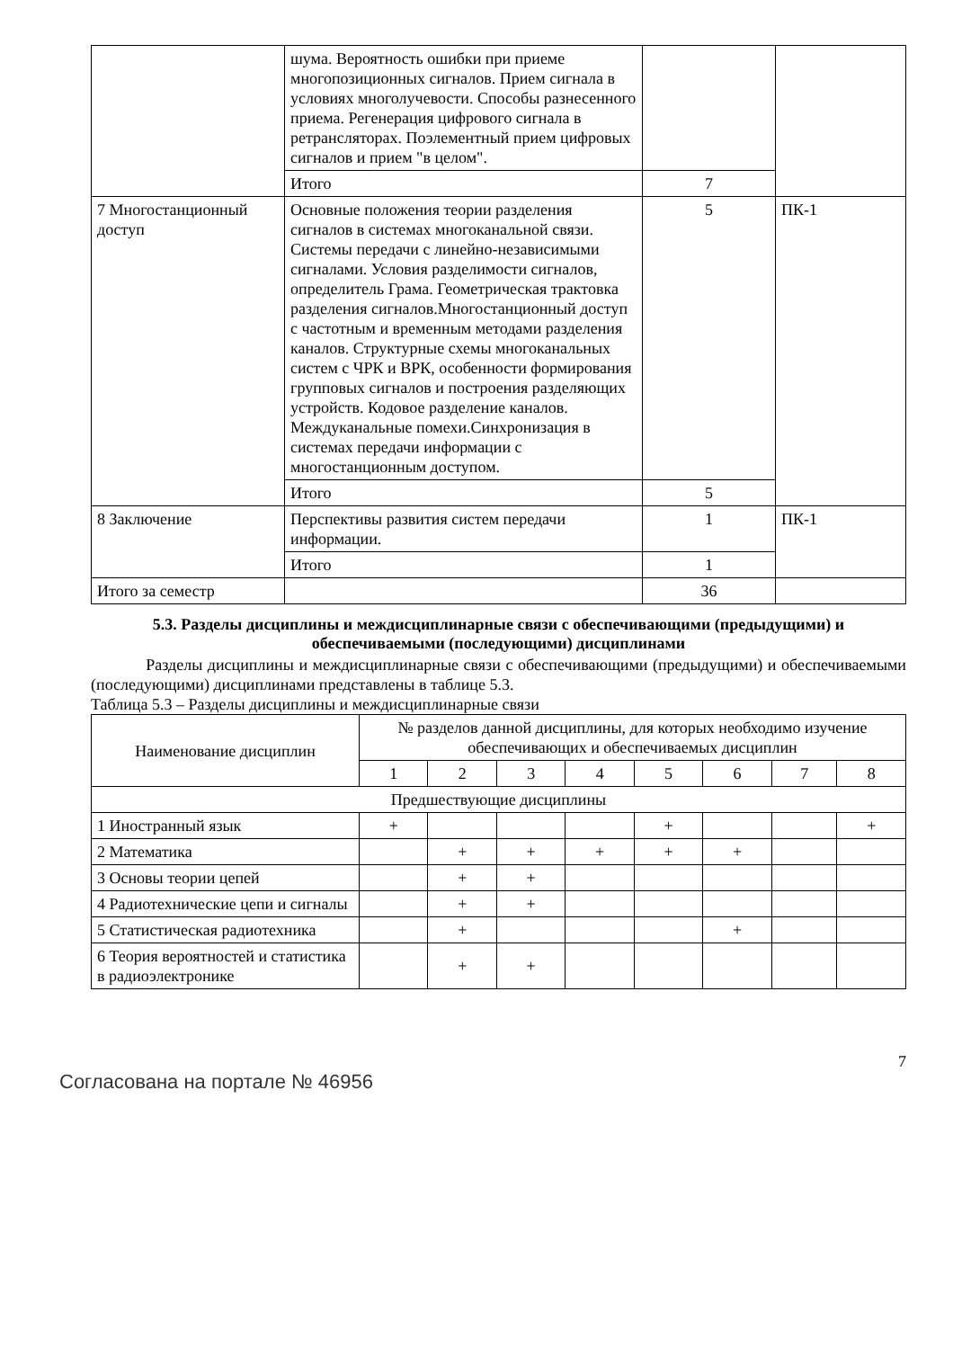| | шума. Вероятность ошибки при приеме многопозиционных сигналов. Прием сигнала в условиях многолучевости. Способы разнесенного приема. Регенерация цифрового сигнала в ретрансляторах. Поэлементный прием цифровых сигналов и прием "в целом". | | |
| | Итого | 7 | |
| 7 Многостанционный доступ | Основные положения теории разделения сигналов в системах многоканальной связи. Системы передачи с линейно-независимыми сигналами. Условия разделимости сигналов, определитель Грама. Геометрическая трактовка разделения сигналов.Многостанционный доступ с частотным и временным методами разделения каналов. Структурные схемы многоканальных систем с ЧРК и ВРК, особенности формирования групповых сигналов и построения разделяющих устройств. Кодовое разделение каналов. Междуканальные помехи.Синхронизация в системах передачи информации с многостанционным доступом. | 5 | ПК-1 |
| | Итого | 5 | |
| 8 Заключение | Перспективы развития систем передачи информации. | 1 | ПК-1 |
| | Итого | 1 | |
| Итого за семестр | | 36 | |
5.3. Разделы дисциплины и междисциплинарные связи с обеспечивающими (предыдущими) и обеспечиваемыми (последующими) дисциплинами
Разделы дисциплины и междисциплинарные связи с обеспечивающими (предыдущими) и обеспечиваемыми (последующими) дисциплинами представлены в таблице 5.3.
Таблица 5.3 – Разделы дисциплины и междисциплинарные связи
| Наименование дисциплин | № разделов данной дисциплины, для которых необходимо изучение обеспечивающих и обеспечиваемых дисциплин | | | | | | | |
| --- | --- | --- | --- | --- | --- | --- | --- | --- |
| | 1 | 2 | 3 | 4 | 5 | 6 | 7 | 8 |
| Предшествующие дисциплины | | | | | | | | |
| 1 Иностранный язык | + | | | | + | | | + |
| 2 Математика | | + | + | + | + | + | | |
| 3 Основы теории цепей | | + | + | | | | | |
| 4 Радиотехнические цепи и сигналы | | + | + | | | | | |
| 5 Статистическая радиотехника | | + | | | | + | | |
| 6 Теория вероятностей и статистика в радиоэлектронике | | + | + | | | | | |
Согласована на портале № 46956
7